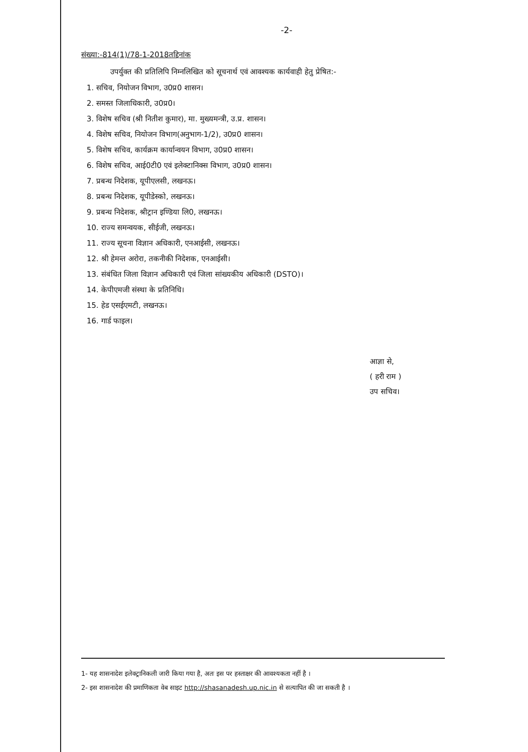-2-
संख्या:-814(1)/78-1-2018तद्दिनांक
उपर्युक्त की प्रतिलिपि निम्नलिखित को सूचनार्थ एवं आवश्यक कार्यवाही हेतु प्रेषित:-
1. सचिव, नियोजन विभाग, उ0प्र0 शासन।
2. समस्त जिलाधिकारी, उ0प्र0।
3. विशेष सचिव (श्री नितीश कुमार), मा. मुख्यमन्त्री, उ.प्र. शासन।
4. विशेष सचिव, नियोजन विभाग(अनुभाग-1/2), उ0प्र0 शासन।
5. विशेष सचिव, कार्यक्रम कार्यान्वयन विभाग, उ0प्र0 शासन।
6. विशेष सचिव, आई0टी0 एवं इलेक्टानिक्स विभाग, उ0प्र0 शासन।
7. प्रबन्ध निदेशक, यूपीएलसी, लखनऊ।
8. प्रबन्ध निदेशक, यूपीडेस्को, लखनऊ।
9. प्रबन्ध निदेशक, श्रीट्रान इण्डिया लि0, लखनऊ।
10. राज्य समन्वयक, सीईजी, लखनऊ।
11. राज्य सूचना विज्ञान अधिकारी, एनआईसी, लखनऊ।
12. श्री हेमन्त अरोरा, तकनीकी निदेशक, एनआईसी।
13. संबंधित जिला विज्ञान अधिकारी एवं जिला सांख्यकीय अधिकारी (DSTO)।
14. केपीएमजी संस्था के प्रतिनिधि।
15. हेड एसईएमटी, लखनऊ।
16. गार्ड फाइल।
आज्ञा से,
( हरी राम )
उप सचिव।
1- यह शासनादेश इलेक्ट्रानिकली जारी किया गया है, अतः इस पर हस्ताक्षर की आवश्यकता नहीं है ।
2- इस शासनादेश की प्रमाणिकता वेब साइट http://shasanadesh.up.nic.in से सत्यापित की जा सकती है ।